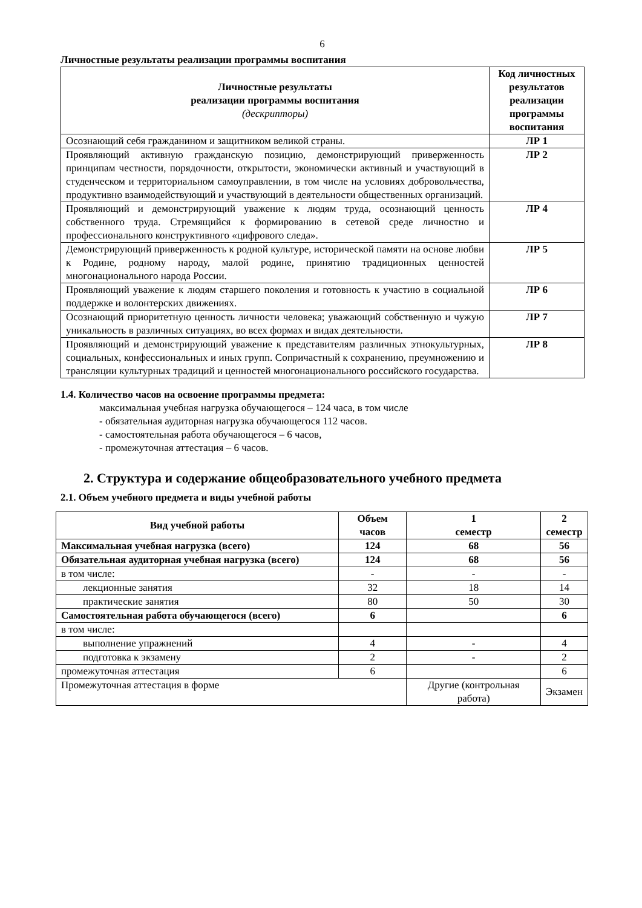6
Личностные результаты реализации программы воспитания
| Личностные результаты реализации программы воспитания (дескрипторы) | Код личностных результатов реализации программы воспитания |
| --- | --- |
| Осознающий себя гражданином и защитником великой страны. | ЛР 1 |
| Проявляющий активную гражданскую позицию, демонстрирующий приверженность принципам честности, порядочности, открытости, экономически активный и участвующий в студенческом и территориальном самоуправлении, в том числе на условиях добровольчества, продуктивно взаимодействующий и участвующий в деятельности общественных организаций. | ЛР 2 |
| Проявляющий и демонстрирующий уважение к людям труда, осознающий ценность собственного труда. Стремящийся к формированию в сетевой среде личностно и профессионального конструктивного «цифрового следа». | ЛР 4 |
| Демонстрирующий приверженность к родной культуре, исторической памяти на основе любви к Родине, родному народу, малой родине, принятию традиционных ценностей многонационального народа России. | ЛР 5 |
| Проявляющий уважение к людям старшего поколения и готовность к участию в социальной поддержке и волонтерских движениях. | ЛР 6 |
| Осознающий приоритетную ценность личности человека; уважающий собственную и чужую уникальность в различных ситуациях, во всех формах и видах деятельности. | ЛР 7 |
| Проявляющий и демонстрирующий уважение к представителям различных этнокультурных, социальных, конфессиональных и иных групп. Сопричастный к сохранению, преумножению и трансляции культурных традиций и ценностей многонационального российского государства. | ЛР 8 |
1.4. Количество часов на освоение программы предмета:
максимальная учебная нагрузка обучающегося – 124 часа, в том числе
- обязательная аудиторная нагрузка обучающегося 112 часов.
- самостоятельная работа обучающегося – 6 часов,
- промежуточная аттестация – 6 часов.
2. Структура и содержание общеобразовательного учебного предмета
2.1. Объем учебного предмета и виды учебной работы
| Вид учебной работы | Объем часов | 1 семестр | 2 семестр |
| Максимальная учебная нагрузка (всего) | 124 | 68 | 56 |
| Обязательная аудиторная учебная нагрузка (всего) | 124 | 68 | 56 |
| в том числе: | - | - | - |
| лекционные занятия | 32 | 18 | 14 |
| практические занятия | 80 | 50 | 30 |
| Самостоятельная работа обучающегося (всего) | 6 | | 6 |
| в том числе: | | | |
| выполнение упражнений | 4 | - | 4 |
| подготовка к экзамену | 2 | - | 2 |
| промежуточная аттестация | 6 | | 6 |
| Промежуточная аттестация в форме | | Другие (контрольная работа) | Экзамен |